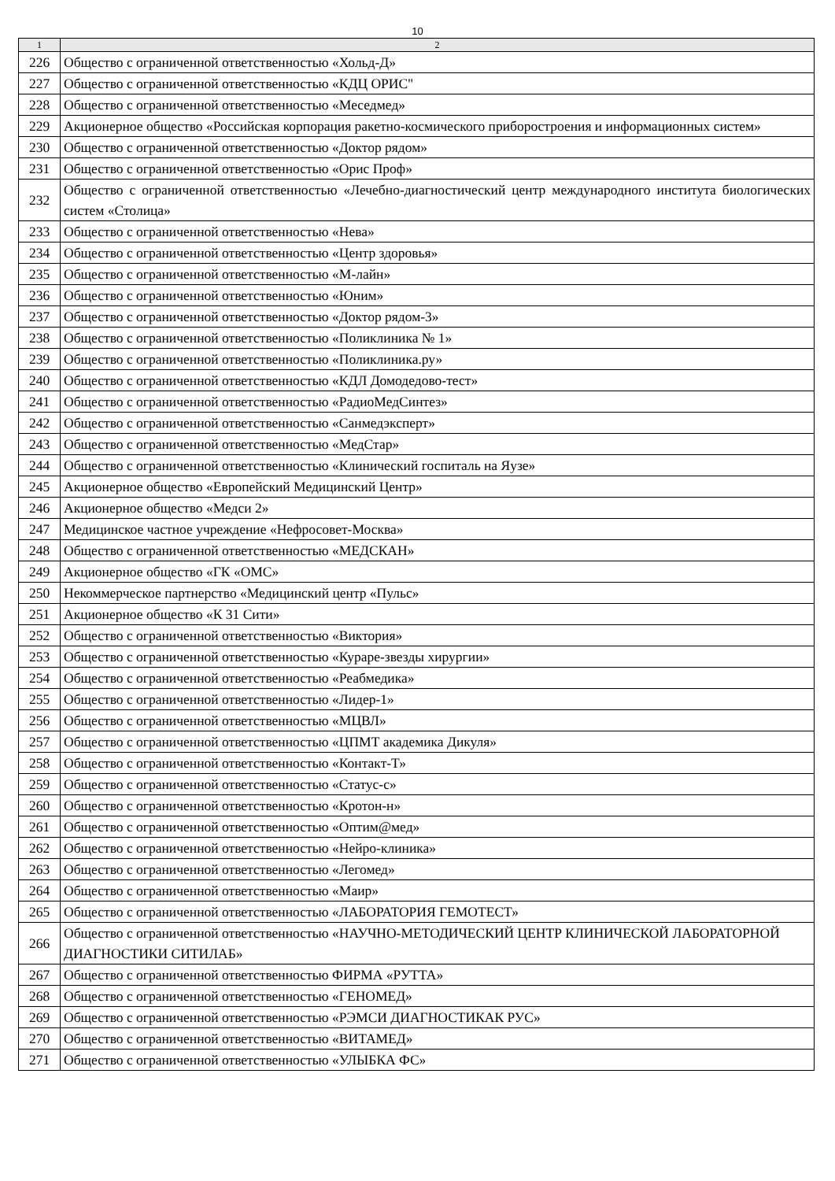10
| 1 | 2 |
| --- | --- |
| 226 | Общество с ограниченной ответственностью «Хольд-Д» |
| 227 | Общество с ограниченной ответственностью «КДЦ ОРИС" |
| 228 | Общество с ограниченной ответственностью «Меседмед» |
| 229 | Акционерное общество «Российская корпорация ракетно-космического приборостроения и информационных систем» |
| 230 | Общество с ограниченной ответственностью «Доктор рядом» |
| 231 | Общество с ограниченной ответственностью «Орис Проф» |
| 232 | Общество с ограниченной ответственностью «Лечебно-диагностический центр международного института биологических систем «Столица» |
| 233 | Общество с ограниченной ответственностью «Нева» |
| 234 | Общество с ограниченной ответственностью «Центр здоровья» |
| 235 | Общество с ограниченной ответственностью «М-лайн» |
| 236 | Общество с ограниченной ответственностью «Юним» |
| 237 | Общество с ограниченной ответственностью «Доктор рядом-3» |
| 238 | Общество с ограниченной ответственностью «Поликлиника № 1» |
| 239 | Общество с ограниченной ответственностью «Поликлиника.ру» |
| 240 | Общество с ограниченной ответственностью «КДЛ Домодедово-тест» |
| 241 | Общество с ограниченной ответственностью «РадиоМедСинтез» |
| 242 | Общество с ограниченной ответственностью «Санмедэксперт» |
| 243 | Общество с ограниченной ответственностью «МедСтар» |
| 244 | Общество с ограниченной ответственностью «Клинический госпиталь на Яузе» |
| 245 | Акционерное общество «Европейский Медицинский Центр» |
| 246 | Акционерное общество «Медси 2» |
| 247 | Медицинское частное учреждение «Нефросовет-Москва» |
| 248 | Общество с ограниченной ответственностью «МЕДСКАН» |
| 249 | Акционерное общество «ГК «ОМС» |
| 250 | Некоммерческое партнерство «Медицинский центр «Пульс» |
| 251 | Акционерное общество «К 31 Сити» |
| 252 | Общество с ограниченной ответственностью «Виктория» |
| 253 | Общество с ограниченной ответственностью «Кураре-звезды хирургии» |
| 254 | Общество с ограниченной ответственностью «Реабмедика» |
| 255 | Общество с ограниченной ответственностью «Лидер-1» |
| 256 | Общество с ограниченной ответственностью «МЦВЛ» |
| 257 | Общество с ограниченной ответственностью «ЦПМТ академика Дикуля» |
| 258 | Общество с ограниченной ответственностью «Контакт-Т» |
| 259 | Общество с ограниченной ответственностью «Статус-с» |
| 260 | Общество с ограниченной ответственностью «Кротон-н» |
| 261 | Общество с ограниченной ответственностью «Оптим@мед» |
| 262 | Общество с ограниченной ответственностью «Нейро-клиника» |
| 263 | Общество с ограниченной ответственностью «Легомед» |
| 264 | Общество с ограниченной ответственностью «Маир» |
| 265 | Общество с ограниченной ответственностью «ЛАБОРАТОРИЯ ГЕМОТЕСТ» |
| 266 | Общество с ограниченной ответственностью «НАУЧНО-МЕТОДИЧЕСКИЙ ЦЕНТР КЛИНИЧЕСКОЙ ЛАБОРАТОРНОЙ ДИАГНОСТИКИ СИТИЛАБ» |
| 267 | Общество с ограниченной ответственностью ФИРМА «РУТТА» |
| 268 | Общество с ограниченной ответственностью «ГЕНОМЕД» |
| 269 | Общество с ограниченной ответственностью «РЭМСИ ДИАГНОСТИКАК РУС» |
| 270 | Общество с ограниченной ответственностью «ВИТАМЕД» |
| 271 | Общество с ограниченной ответственностью «УЛЫБКА ФС» |